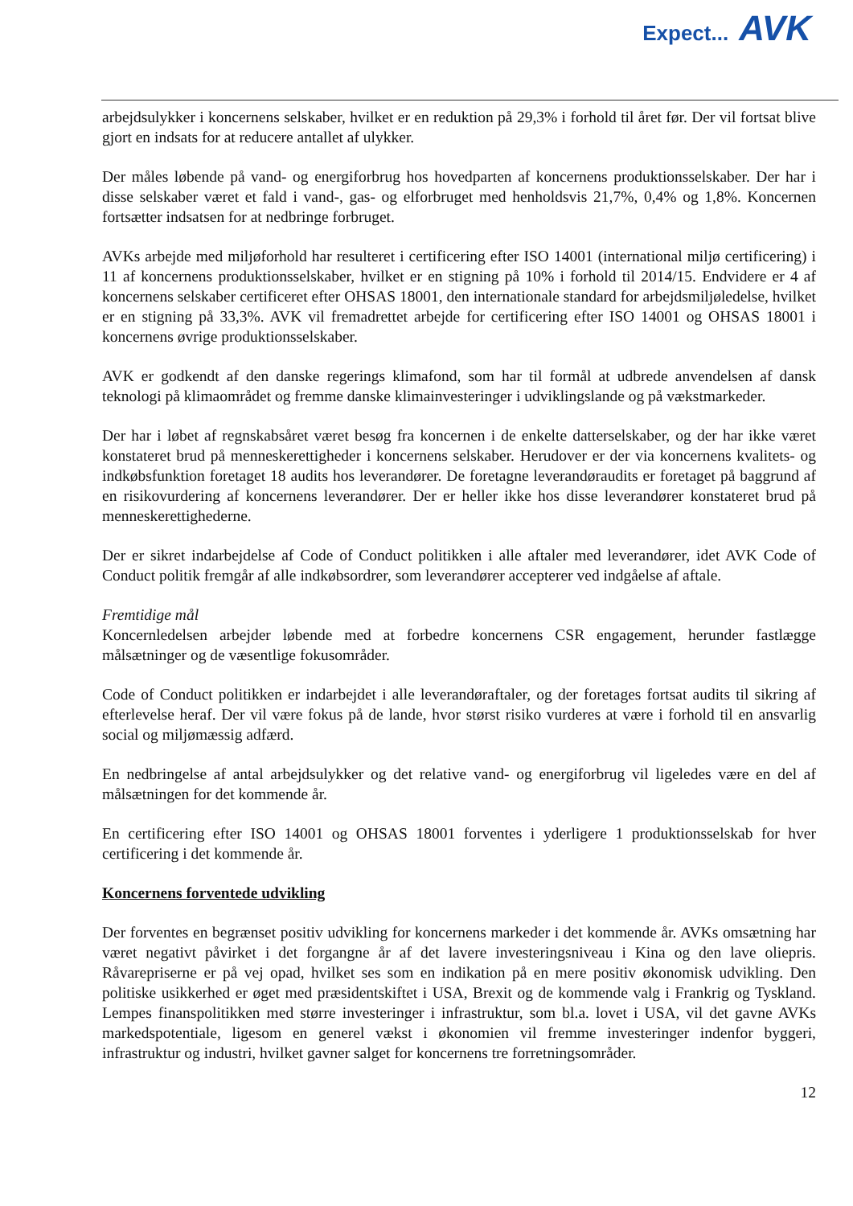Expect... AVK
arbejdsulykker i koncernens selskaber, hvilket er en reduktion på 29,3% i forhold til året før. Der vil fortsat blive gjort en indsats for at reducere antallet af ulykker.
Der måles løbende på vand- og energiforbrug hos hovedparten af koncernens produktionsselskaber. Der har i disse selskaber været et fald i vand-, gas- og elforbruget med henholdsvis 21,7%, 0,4% og 1,8%. Koncernen fortsætter indsatsen for at nedbringe forbruget.
AVKs arbejde med miljøforhold har resulteret i certificering efter ISO 14001 (international miljø certificering) i 11 af koncernens produktionsselskaber, hvilket er en stigning på 10% i forhold til 2014/15. Endvidere er 4 af koncernens selskaber certificeret efter OHSAS 18001, den internationale standard for arbejdsmiljøledelse, hvilket er en stigning på 33,3%. AVK vil fremadrettet arbejde for certificering efter ISO 14001 og OHSAS 18001 i koncernens øvrige produktionsselskaber.
AVK er godkendt af den danske regerings klimafond, som har til formål at udbrede anvendelsen af dansk teknologi på klimaområdet og fremme danske klimainvesteringer i udviklingslande og på vækstmarkeder.
Der har i løbet af regnskabsåret været besøg fra koncernen i de enkelte datterselskaber, og der har ikke været konstateret brud på menneskerettigheder i koncernens selskaber. Herudover er der via koncernens kvalitets- og indkøbsfunktion foretaget 18 audits hos leverandører. De foretagne leverandøraudits er foretaget på baggrund af en risikovurdering af koncernens leverandører. Der er heller ikke hos disse leverandører konstateret brud på menneskerettighederne.
Der er sikret indarbejdelse af Code of Conduct politikken i alle aftaler med leverandører, idet AVK Code of Conduct politik fremgår af alle indkøbsordrer, som leverandører accepterer ved indgåelse af aftale.
Fremtidige mål
Koncernledelsen arbejder løbende med at forbedre koncernens CSR engagement, herunder fastlægge målsætninger og de væsentlige fokusområder.
Code of Conduct politikken er indarbejdet i alle leverandøraftaler, og der foretages fortsat audits til sikring af efterlevelse heraf. Der vil være fokus på de lande, hvor størst risiko vurderes at være i forhold til en ansvarlig social og miljømæssig adfærd.
En nedbringelse af antal arbejdsulykker og det relative vand- og energiforbrug vil ligeledes være en del af målsætningen for det kommende år.
En certificering efter ISO 14001 og OHSAS 18001 forventes i yderligere 1 produktionsselskab for hver certificering i det kommende år.
Koncernens forventede udvikling
Der forventes en begrænset positiv udvikling for koncernens markeder i det kommende år. AVKs omsætning har været negativt påvirket i det forgangne år af det lavere investeringsniveau i Kina og den lave oliepris. Råvarepriserne er på vej opad, hvilket ses som en indikation på en mere positiv økonomisk udvikling. Den politiske usikkerhed er øget med præsidentskiftet i USA, Brexit og de kommende valg i Frankrig og Tyskland. Lempes finanspolitikken med større investeringer i infrastruktur, som bl.a. lovet i USA, vil det gavne AVKs markedspotentiale, ligesom en generel vækst i økonomien vil fremme investeringer indenfor byggeri, infrastruktur og industri, hvilket gavner salget for koncernens tre forretningsområder.
12